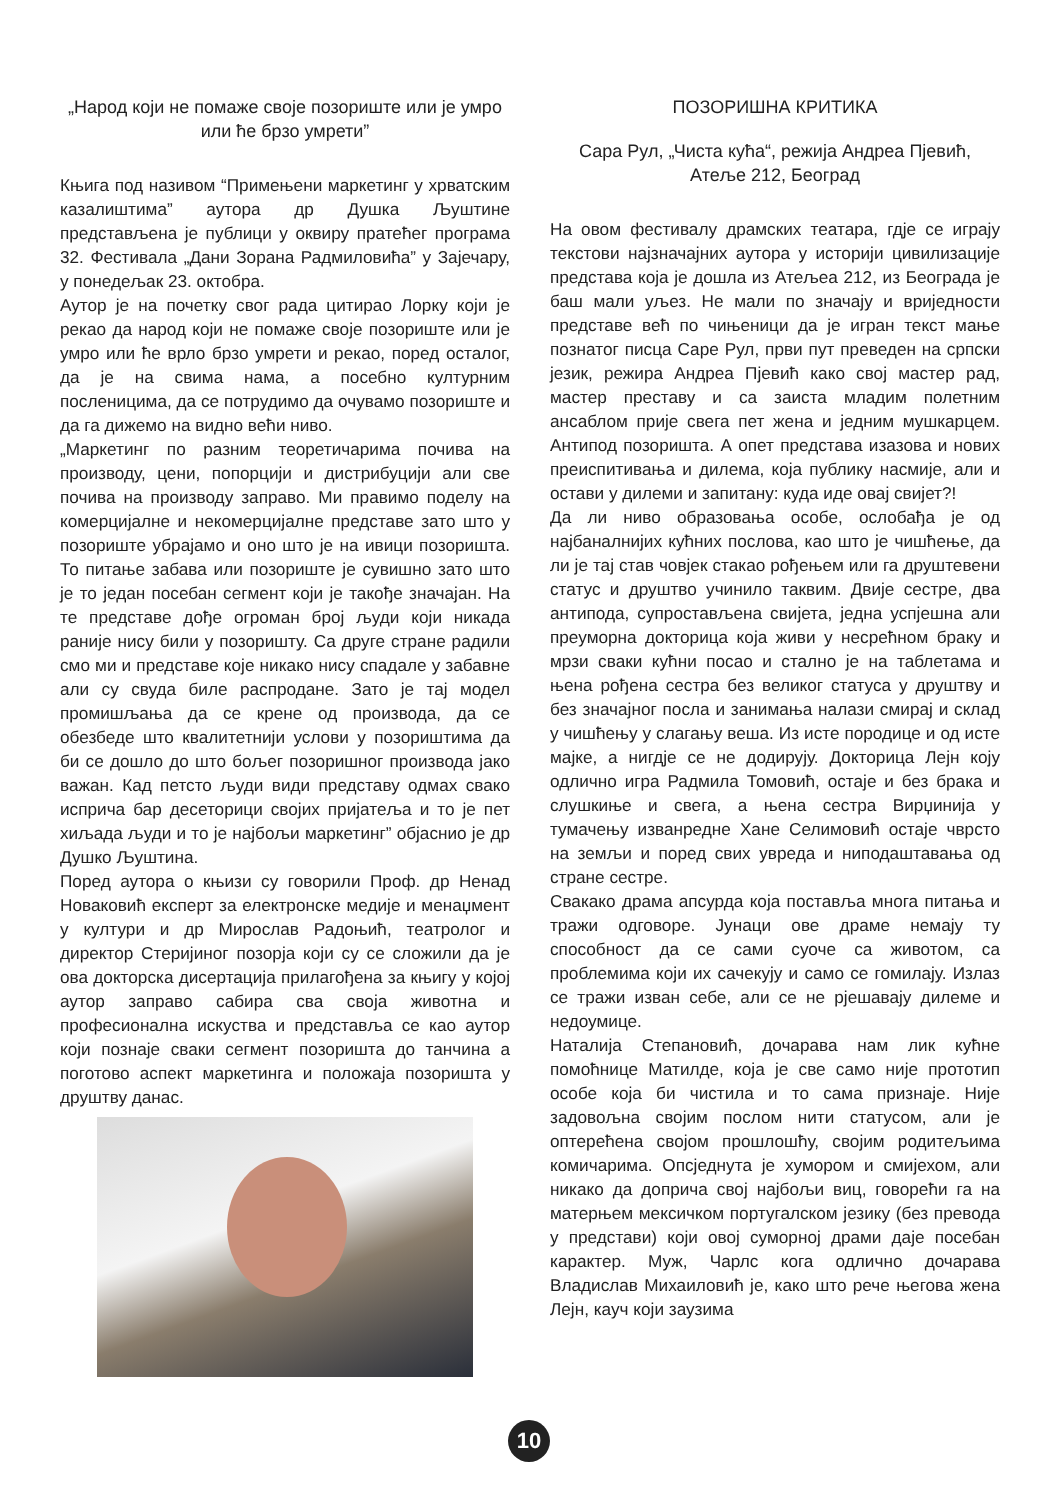„Народ који не помаже своје позориште или је умро или ће брзо умрети”
Књига под називом “Примењени маркетинг у хрватским казалиштима” аутора др Душка Љуштине представљена је публици у оквиру пратећег програма 32. Фестивала „Дани Зорана Радмиловића” у Зајечару, у понедељак 23. октобра.
Аутор је на почетку свог рада цитирао Лорку који је рекао да народ који не помаже своје позориште или је умро или ће врло брзо умрети и рекао, поред осталог, да је на свима нама, а посебно културним посленицима, да се потрудимо да очувамо позориште и да га дижемо на видно већи ниво.
„Маркетинг по разним теоретичарима почива на производу, цени, попорцији и дистрибуцији али све почива на производу заправо. Ми правимо поделу на комерцијалне и некомерцијалне представе зато што у позориште убрајамо и оно што је на ивици позоришта. То питање забава или позориште је сувишно зато што је то један посебан сегмент који је такође значајан. На те представе дође огроман број људи који никада раније нису били у позоришту. Са друге стране радили смо ми и представе које никако нису спадале у забавне али су свуда биле распродане. Зато је тај модел промишљања да се крене од производа, да се обезбеде што квалитетнији услови у позориштима да би се дошло до што бољег позоришног производа јако важан. Кад петсто људи види представу одмах свако исприча бар десеторици својих пријатеља и то је пет хиљада људи и то је најбољи маркетинг” објаснио је др Душко Љуштина.
Поред аутора о књизи су говорили Проф. др Ненад Новаковић експерт за електронске медије и менаџмент у култури и др Мирослав Радоњић, театролог и директор Стеријиног позорја који су се сложили да је ова докторска дисертација прилагођена за књигу у којој аутор заправо сабира сва своја животна и професионална искуства и представља се као аутор који познаје сваки сегмент позоришта до танчина а поготово аспект маркетинга и положаја позоришта у друштву данас.
ПОЗОРИШНА КРИТИКА
Сара Рул, „Чиста кућа“, режија Андреа Пјевић, Атеље 212, Београд
На овом фестивалу драмских театара, гдје се играју текстови најзначајних аутора у историји цивилизације представа која је дошла из Атељеа 212, из Београда је баш мали уљез. Не мали по значају и вриједности представе већ по чињеници да је игран текст мање познатог писца Саре Рул, први пут преведен на српски језик, режира Андреа Пјевић како свој мастер рад, мастер преставу и са заиста младим полетним ансаблом прије свега пет жена и једним мушкарцем. Антипод позоришта. А опет представа изазова и нових преиспитивања и дилема, која публику насмије, али и остави у дилеми и запитану: куда иде овај свијет?!
Да ли ниво образовања особе, ослобађа је од најбаналнијих кућних послова, као што је чишћење, да ли је тај став човјек стакао рођењем или га друштевени статус и друштво учинило таквим. Двије сестре, два антипода, супростављена свијета, једна успјешна али преуморна докторица која живи у несрећном браку и мрзи сваки кућни посао и стално је на таблетама и њена рођена сестра без великог статуса у друштву и без значајног посла и занимања налази смирај и склад у чишћењу у слагању веша. Из исте породице и од исте мајке, а нигдје се не додирују. Докторица Лејн коју одлично игра Радмила Томовић, остаје и без брака и слушкиње и свега, а њена сестра Вирџинија у тумачењу изванредне Хане Селимовић остаје чврсто на земљи и поред свих увреда и ниподаштавања од стране сестре.
Свакако драма апсурда која поставља многа питања и тражи одговоре. Јунаци ове драме немају ту способност да се сами суоче са животом, са проблемима који их сачекују и само се гомилају. Излаз се тражи изван себе, али се не рјешавају дилеме и недоумице.
Наталија Степановић, дочарава нам лик кућне помоћнице Матилде, која је све само није прототип особе која би чистила и то сама признаје. Није задовољна својим послом нити статусом, али је оптерећена својом прошлошћу, својим родитељима комичарима. Опсједнута је хумором и смијехом, али никако да доприча свој најбољи виц, говорећи га на матерњем мексичком португалском језику (без превода у представи) који овој суморној драми даје посебан карактер. Муж, Чарлс кога одлично дочарава Владислав Михаиловић је, како што рече његова жена Лејн, кауч који заузима
10